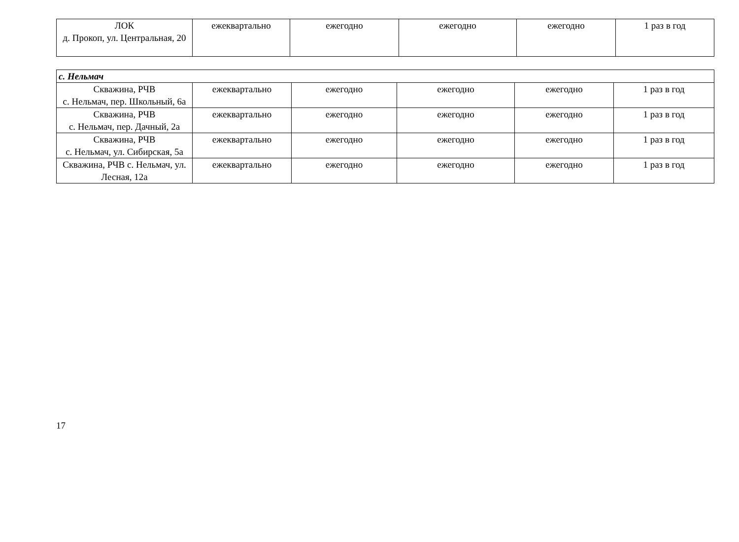| ЛОК д. Прокоп, ул. Центральная, 20 | ежеквартально | ежегодно | ежегодно | ежегодно | 1 раз в год |
| с. Нельмач | | | | | |
| Скважина, РЧВ с. Нельмач, пер. Школьный, 6а | ежеквартально | ежегодно | ежегодно | ежегодно | 1 раз в год |
| Скважина, РЧВ с. Нельмач, пер. Дачный, 2а | ежеквартально | ежегодно | ежегодно | ежегодно | 1 раз в год |
| Скважина, РЧВ с. Нельмач, ул. Сибирская, 5а | ежеквартально | ежегодно | ежегодно | ежегодно | 1 раз в год |
| Скважина, РЧВ с. Нельмач, ул. Лесная, 12а | ежеквартально | ежегодно | ежегодно | ежегодно | 1 раз в год |
17